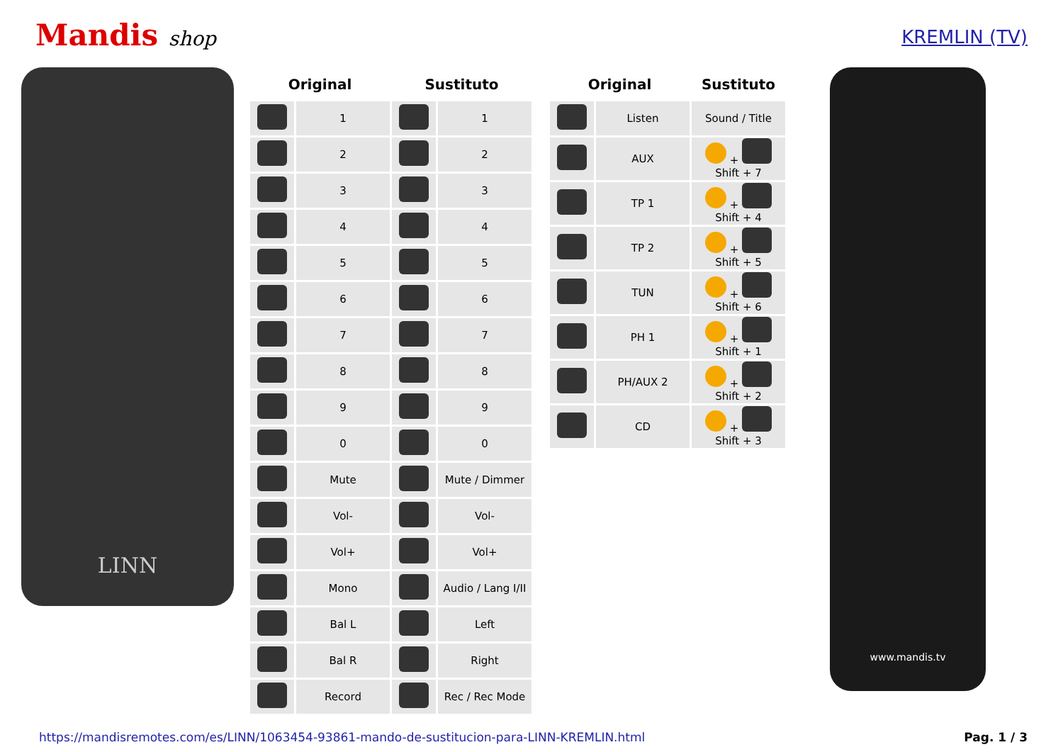Mandis shop
KREMLIN (TV)
LINN
| Original | | Sustituto | |
| --- | --- | --- | --- |
| | 1 | | 1 |
| | 2 | | 2 |
| | 3 | | 3 |
| | 4 | | 4 |
| | 5 | | 5 |
| | 6 | | 6 |
| | 7 | | 7 |
| | 8 | | 8 |
| | 9 | | 9 |
| | 0 | | 0 |
| | Mute | | Mute / Dimmer |
| | Vol- | | Vol- |
| | Vol+ | | Vol+ |
| | Mono | | Audio / Lang I/II |
| | Bal L | | Left |
| | Bal R | | Right |
| | Record | | Rec / Rec Mode |
| Original | | Sustituto |
| --- | --- | --- |
| | Listen | Sound / Title |
| | AUX | + Shift + 7 |
| | TP 1 | + Shift + 4 |
| | TP 2 | + Shift + 5 |
| | TUN | + Shift + 6 |
| | PH 1 | + Shift + 1 |
| | PH/AUX 2 | + Shift + 2 |
| | CD | + Shift + 3 |
www.mandis.tv
https://mandisremotes.com/es/LINN/1063454-93861-mando-de-sustitucion-para-LINN-KREMLIN.html Pag. 1 / 3